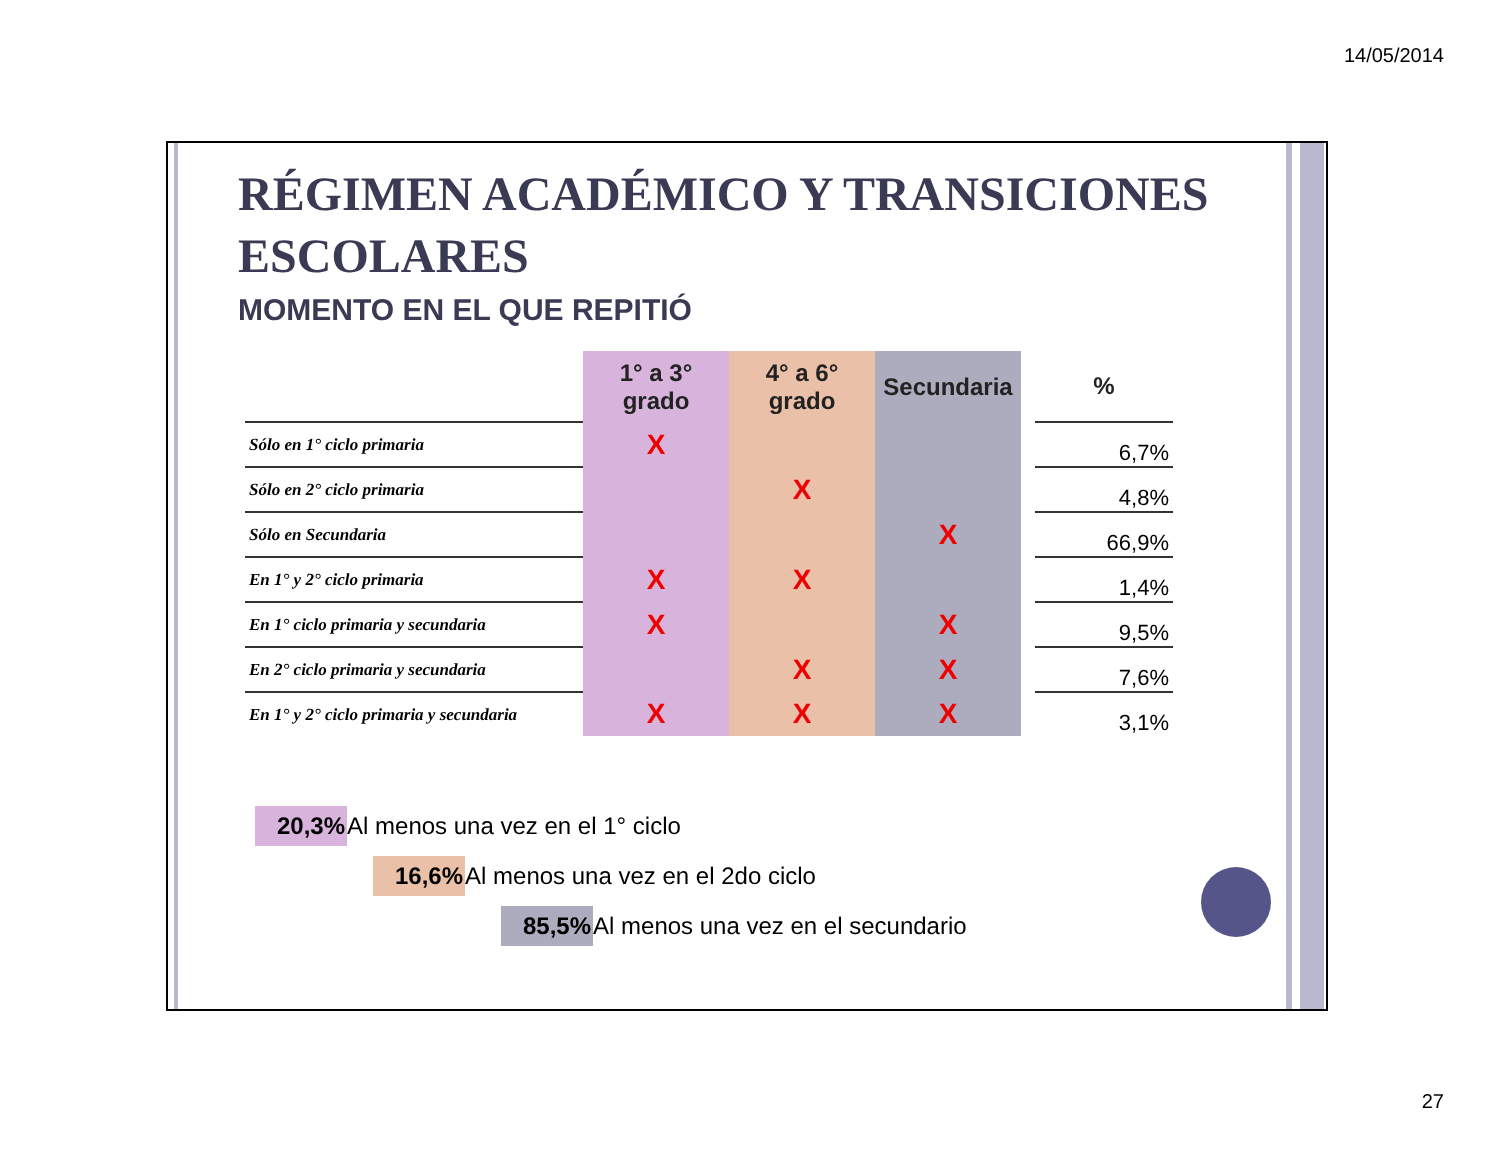14/05/2014
RÉGIMEN ACADÉMICO Y TRANSICIONES ESCOLARES
MOMENTO EN EL QUE REPITIÓ
| | 1° a 3° grado | 4° a 6° grado | Secundaria | | % |
| --- | --- | --- | --- | --- | --- |
| Sólo en 1° ciclo primaria | X | | | | 6,7% |
| Sólo en 2° ciclo primaria | | X | | | 4,8% |
| Sólo en Secundaria | | | X | | 66,9% |
| En 1° y 2° ciclo primaria | X | X | | | 1,4% |
| En 1° ciclo primaria y secundaria | X | | X | | 9,5% |
| En 2° ciclo primaria y secundaria | | X | X | | 7,6% |
| En 1° y 2° ciclo primaria y secundaria | X | X | X | | 3,1% |
20,3% Al menos una vez en el 1° ciclo
16,6% Al menos una vez en el 2do ciclo
85,5% Al menos una vez en el secundario
27